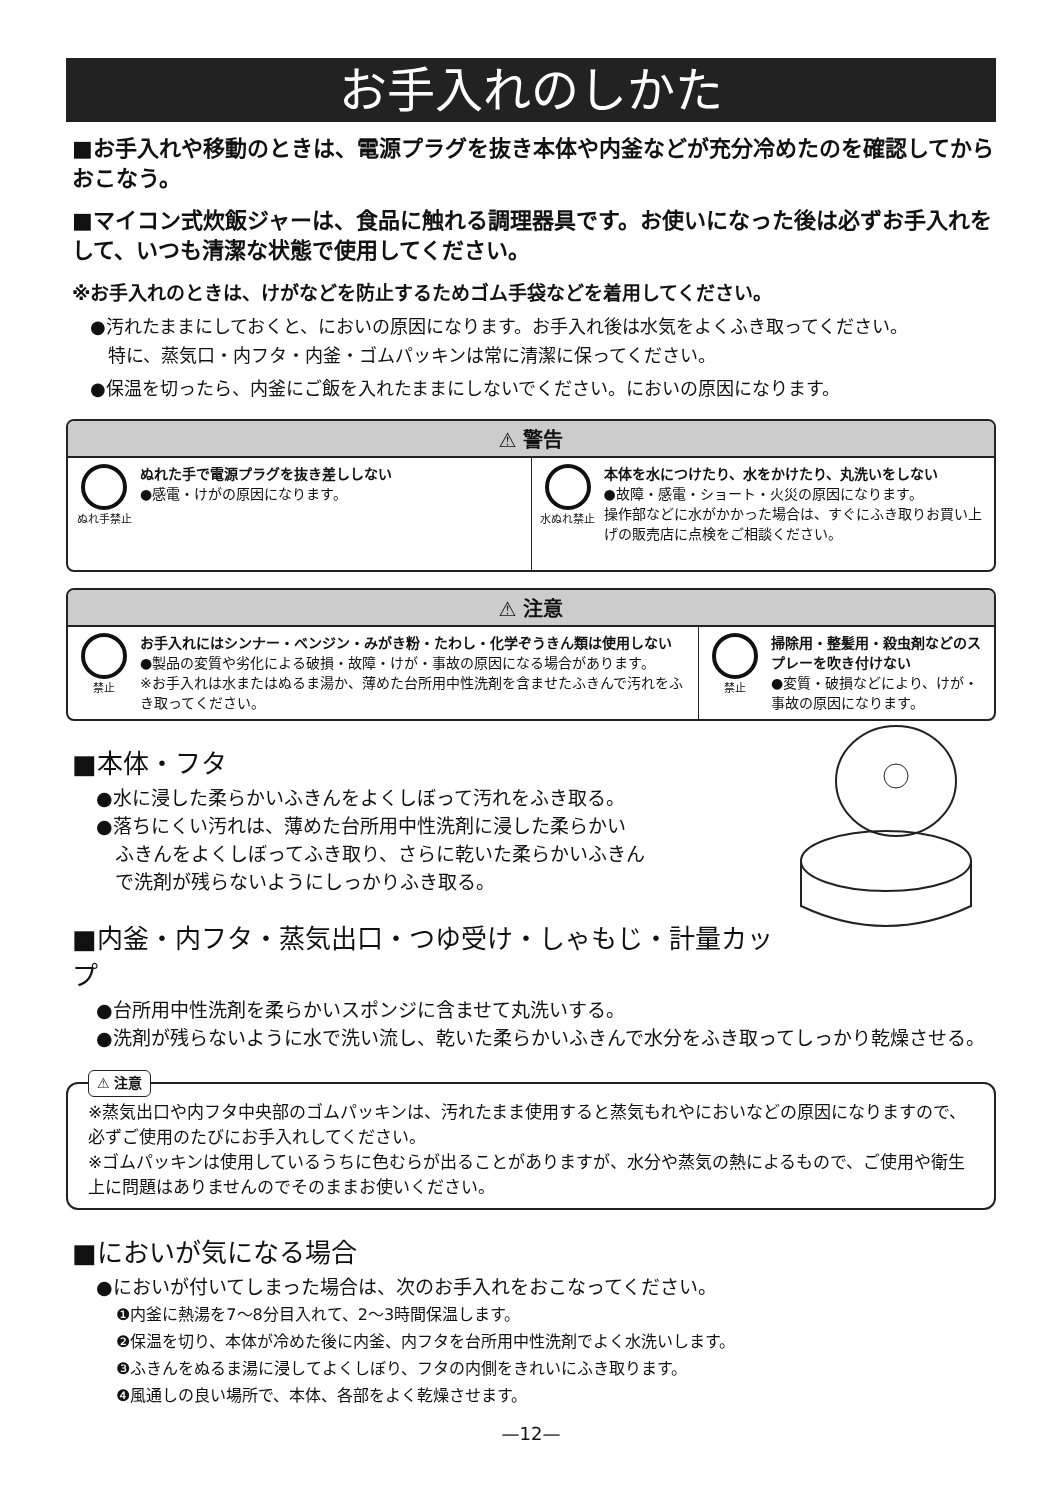お手入れのしかた
■お手入れや移動のときは、電源プラグを抜き本体や内釜などが充分冷めたのを確認してからおこなう。
■マイコン式炊飯ジャーは、食品に触れる調理器具です。お使いになった後は必ずお手入れをして、いつも清潔な状態で使用してください。
※お手入れのときは、けがなどを防止するためゴム手袋などを着用してください。
●汚れたままにしておくと、においの原因になります。お手入れ後は水気をよくふき取ってください。
　特に、蒸気口・内フタ・内釜・ゴムパッキンは常に清潔に保ってください。
●保温を切ったら、内釜にご飯を入れたままにしないでください。においの原因になります。
⚠ 警告
ぬれ手禁止
ぬれた手で電源プラグを抜き差ししない
●感電・けがの原因になります。
水ぬれ禁止
本体を水につけたり、水をかけたり、丸洗いをしない
●故障・感電・ショート・火災の原因になります。
操作部などに水がかかった場合は、すぐにふき取りお買い上げの販売店に点検をご相談ください。
⚠ 注意
禁止
お手入れにはシンナー・ベンジン・みがき粉・たわし・化学ぞうきん類は使用しない
●製品の変質や劣化による破損・故障・けが・事故の原因になる場合があります。
※お手入れは水またはぬるま湯か、薄めた台所用中性洗剤を含ませたふきんで汚れをふき取ってください。
禁止
掃除用・整髪用・殺虫剤などのスプレーを吹き付けない
●変質・破損などにより、けが・事故の原因になります。
■本体・フタ
●水に浸した柔らかいふきんをよくしぼって汚れをふき取る。
●落ちにくい汚れは、薄めた台所用中性洗剤に浸した柔らかい
　ふきんをよくしぼってふき取り、さらに乾いた柔らかいふきん
　で洗剤が残らないようにしっかりふき取る。
■内釜・内フタ・蒸気出口・つゆ受け・しゃもじ・計量カップ
●台所用中性洗剤を柔らかいスポンジに含ませて丸洗いする。
●洗剤が残らないように水で洗い流し、乾いた柔らかいふきんで水分をふき取ってしっかり乾燥させる。
⚠ 注意
※蒸気出口や内フタ中央部のゴムパッキンは、汚れたまま使用すると蒸気もれやにおいなどの原因になりますので、必ずご使用のたびにお手入れしてください。
※ゴムパッキンは使用しているうちに色むらが出ることがありますが、水分や蒸気の熱によるもので、ご使用や衛生上に問題はありませんのでそのままお使いください。
■においが気になる場合
●においが付いてしまった場合は、次のお手入れをおこなってください。
❶内釜に熱湯を7〜8分目入れて、2〜3時間保温します。
❷保温を切り、本体が冷めた後に内釜、内フタを台所用中性洗剤でよく水洗いします。
❸ふきんをぬるま湯に浸してよくしぼり、フタの内側をきれいにふき取ります。
❹風通しの良い場所で、本体、各部をよく乾燥させます。
—12—